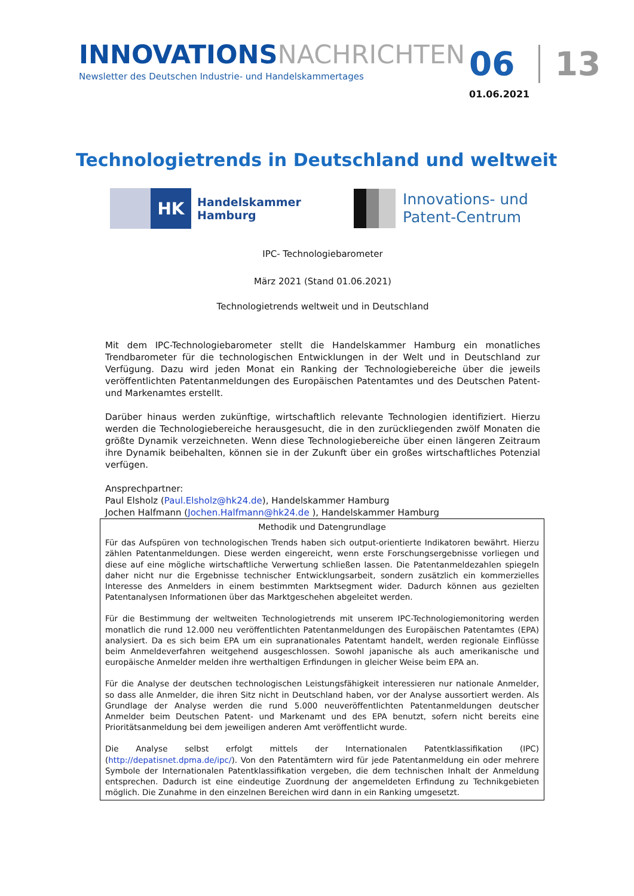INNOVATIONSNACHRICHTEN
Newsletter des Deutschen Industrie- und Handelskammertages
06 13
01.06.2021
Technologietrends in Deutschland und weltweit
HK
Handelskammer
Hamburg
Innovations- und
Patent-Centrum
IPC- Technologiebarometer
März 2021 (Stand 01.06.2021)
Technologietrends weltweit und in Deutschland
Mit dem IPC-Technologiebarometer stellt die Handelskammer Hamburg ein monatliches Trendbarometer für die technologischen Entwicklungen in der Welt und in Deutschland zur Verfügung. Dazu wird jeden Monat ein Ranking der Technologiebereiche über die jeweils veröffentlichten Patentanmeldungen des Europäischen Patentamtes und des Deutschen Patent- und Markenamtes erstellt.
Darüber hinaus werden zukünftige, wirtschaftlich relevante Technologien identifiziert. Hierzu werden die Technologiebereiche herausgesucht, die in den zurückliegenden zwölf Monaten die größte Dynamik verzeichneten. Wenn diese Technologiebereiche über einen längeren Zeitraum ihre Dynamik beibehalten, können sie in der Zukunft über ein großes wirtschaftliches Potenzial verfügen.
Ansprechpartner:
Paul Elsholz (Paul.Elsholz@hk24.de), Handelskammer Hamburg
Jochen Halfmann (Jochen.Halfmann@hk24.de ), Handelskammer Hamburg
Methodik und Datengrundlage
Für das Aufspüren von technologischen Trends haben sich output-orientierte Indikatoren bewährt. Hierzu zählen Patentanmeldungen. Diese werden eingereicht, wenn erste Forschungsergebnisse vorliegen und diese auf eine mögliche wirtschaftliche Verwertung schließen lassen. Die Patentanmeldezahlen spiegeln daher nicht nur die Ergebnisse technischer Entwicklungsarbeit, sondern zusätzlich ein kommerzielles Interesse des Anmelders in einem bestimmten Marktsegment wider. Dadurch können aus gezielten Patentanalysen Informationen über das Marktgeschehen abgeleitet werden.
Für die Bestimmung der weltweiten Technologietrends mit unserem IPC-Technologiemonitoring werden monatlich die rund 12.000 neu veröffentlichten Patentanmeldungen des Europäischen Patentamtes (EPA) analysiert. Da es sich beim EPA um ein supranationales Patentamt handelt, werden regionale Einflüsse beim Anmeldeverfahren weitgehend ausgeschlossen. Sowohl japanische als auch amerikanische und europäische Anmelder melden ihre werthaltigen Erfindungen in gleicher Weise beim EPA an.
Für die Analyse der deutschen technologischen Leistungsfähigkeit interessieren nur nationale Anmelder, so dass alle Anmelder, die ihren Sitz nicht in Deutschland haben, vor der Analyse aussortiert werden. Als Grundlage der Analyse werden die rund 5.000 neuveröffentlichten Patentanmeldungen deutscher Anmelder beim Deutschen Patent- und Markenamt und des EPA benutzt, sofern nicht bereits eine Prioritätsanmeldung bei dem jeweiligen anderen Amt veröffentlicht wurde.
Die Analyse selbst erfolgt mittels der Internationalen Patentklassifikation (IPC) (http://depatisnet.dpma.de/ipc/). Von den Patentämtern wird für jede Patentanmeldung ein oder mehrere Symbole der Internationalen Patentklassifikation vergeben, die dem technischen Inhalt der Anmeldung entsprechen. Dadurch ist eine eindeutige Zuordnung der angemeldeten Erfindung zu Technikgebieten möglich. Die Zunahme in den einzelnen Bereichen wird dann in ein Ranking umgesetzt.